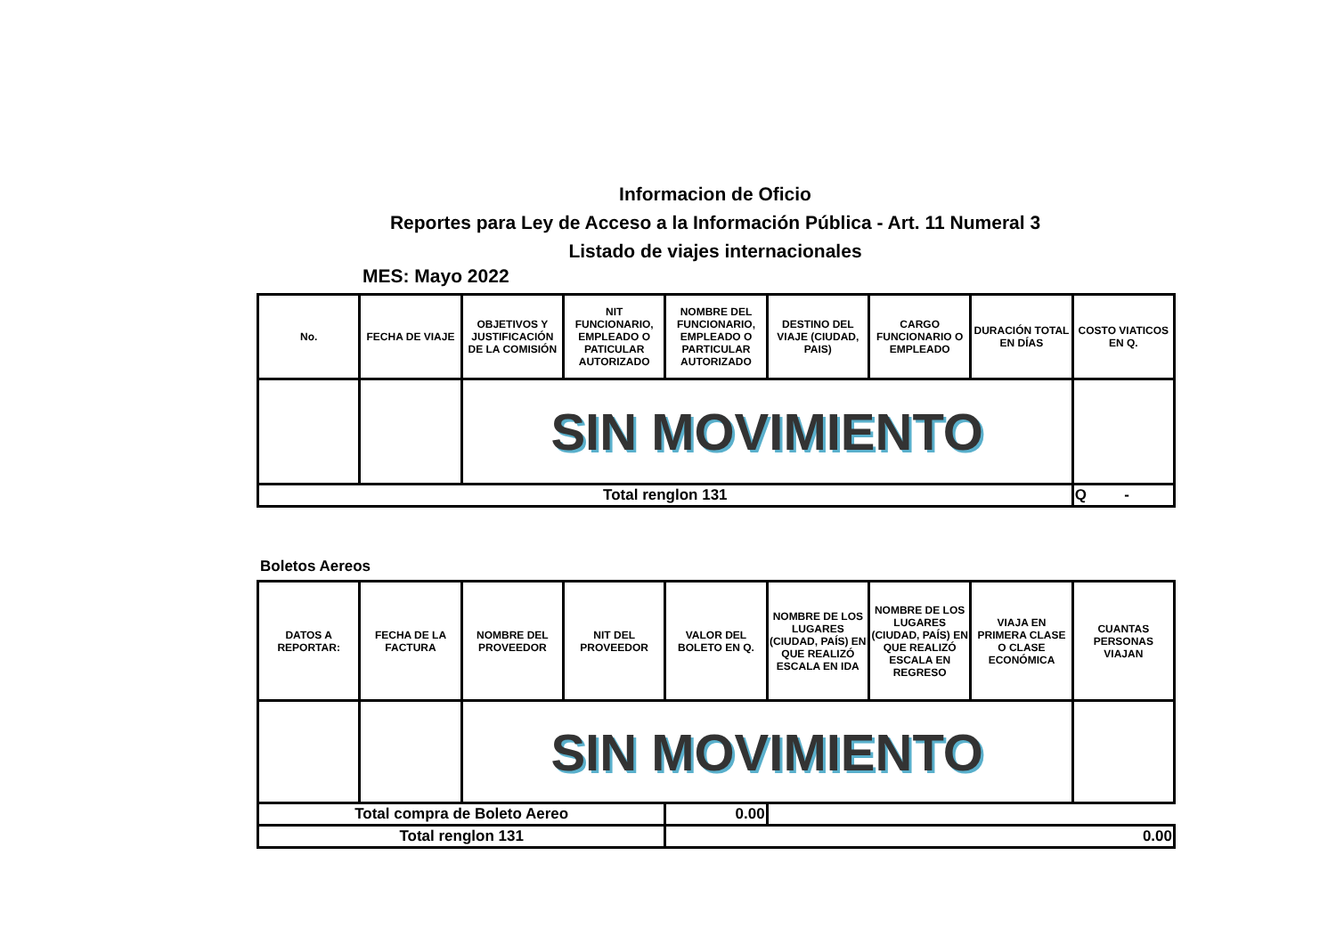Informacion de Oficio
Reportes para Ley de Acceso a la Información Pública - Art. 11 Numeral 3
Listado de viajes internacionales
MES: Mayo 2022
| No. | FECHA DE VIAJE | OBJETIVOS Y JUSTIFICACIÓN DE LA COMISIÓN | NIT FUNCIONARIO, EMPLEADO O PATICULAR AUTORIZADO | NOMBRE DEL FUNCIONARIO, EMPLEADO O PARTICULAR AUTORIZADO | DESTINO DEL VIAJE (CIUDAD, PAIS) | CARGO FUNCIONARIO O EMPLEADO | DURACIÓN TOTAL EN DÍAS | COSTO VIATICOS EN Q. |
| --- | --- | --- | --- | --- | --- | --- | --- | --- |
| | | SIN MOVIMIENTO | | | | | | |
| Total renglon 131 | | | | | | | | Q - |
Boletos Aereos
| DATOS A REPORTAR: | FECHA DE LA FACTURA | NOMBRE DEL PROVEEDOR | NIT DEL PROVEEDOR | VALOR DEL BOLETO EN Q. | NOMBRE DE LOS LUGARES (CIUDAD, PAÍS) EN QUE REALIZÓ ESCALA EN IDA | NOMBRE DE LOS LUGARES (CIUDAD, PAÍS) EN QUE REALIZÓ ESCALA EN REGRESO | VIAJA EN PRIMERA CLASE O CLASE ECONÓMICA | CUANTAS PERSONAS VIAJAN |
| --- | --- | --- | --- | --- | --- | --- | --- | --- |
| | | SIN MOVIMIENTO | | | | | | |
| Total compra de Boleto Aereo | | | | 0.00 | | | | |
| Total renglon 131 | | | | 0.00 | | | | |